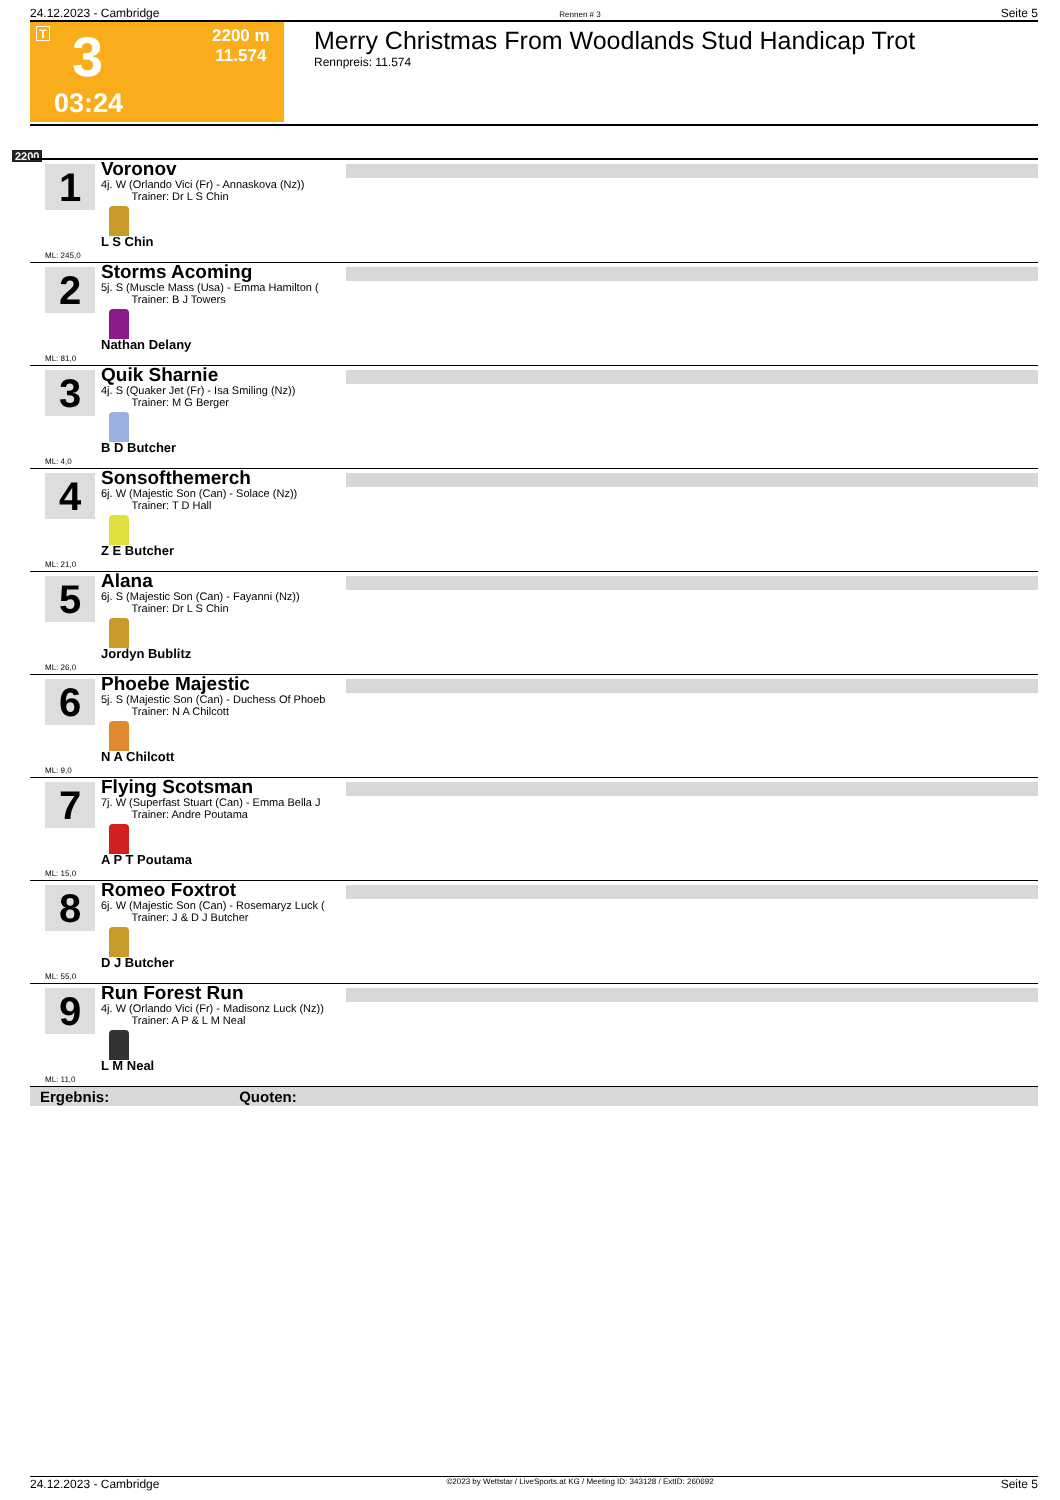24.12.2023 - Cambridge Rennen # 3 Seite 5
T 3
2200 m
11.574
03:24
Merry Christmas From Woodlands Stud Handicap Trot
Rennpreis: 11.574
2200
1
Voronov
4j. W (Orlando Vici (Fr) - Annaskova (Nz))
Trainer: Dr L S Chin
L S Chin
ML: 245,0
2
Storms Acoming
5j. S (Muscle Mass (Usa) - Emma Hamilton (
Trainer: B J Towers
Nathan Delany
ML: 81,0
3
Quik Sharnie
4j. S (Quaker Jet (Fr) - Isa Smiling (Nz))
Trainer: M G Berger
B D Butcher
ML: 4,0
4
Sonsofthemerch
6j. W (Majestic Son (Can) - Solace (Nz))
Trainer: T D Hall
Z E Butcher
ML: 21,0
5
Alana
6j. S (Majestic Son (Can) - Fayanni (Nz))
Trainer: Dr L S Chin
Jordyn Bublitz
ML: 26,0
6
Phoebe Majestic
5j. S (Majestic Son (Can) - Duchess Of Phoeb
Trainer: N A Chilcott
N A Chilcott
ML: 9,0
7
Flying Scotsman
7j. W (Superfast Stuart (Can) - Emma Bella J
Trainer: Andre Poutama
A P T Poutama
ML: 15,0
8
Romeo Foxtrot
6j. W (Majestic Son (Can) - Rosemaryz Luck (
Trainer: J & D J Butcher
D J Butcher
ML: 55,0
9
Run Forest Run
4j. W (Orlando Vici (Fr) - Madisonz Luck (Nz))
Trainer: A P & L M Neal
L M Neal
ML: 11,0
Ergebnis: Quoten:
24.12.2023 - Cambridge ©2023 by Wettstar / LiveSports.at KG / Meeting ID: 343128 / ExtID: 260692 Seite 5